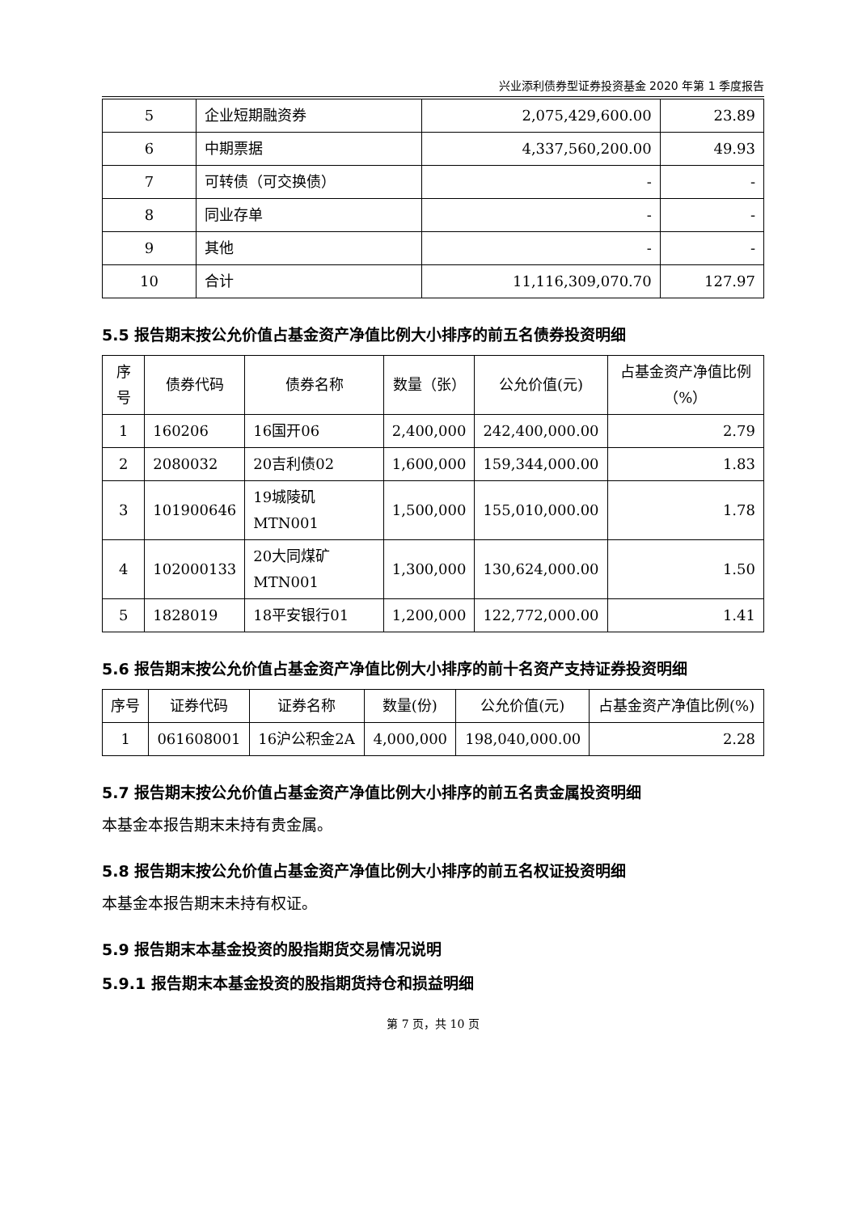兴业添利债券型证券投资基金 2020 年第 1 季度报告
| 5 | 企业短期融资券 | 2,075,429,600.00 | 23.89 |
| 6 | 中期票据 | 4,337,560,200.00 | 49.93 |
| 7 | 可转债（可交换债） | - | - |
| 8 | 同业存单 | - | - |
| 9 | 其他 | - | - |
| 10 | 合计 | 11,116,309,070.70 | 127.97 |
5.5 报告期末按公允价值占基金资产净值比例大小排序的前五名债券投资明细
| 序号 | 债券代码 | 债券名称 | 数量（张） | 公允价值(元) | 占基金资产净值比例（%） |
| --- | --- | --- | --- | --- | --- |
| 1 | 160206 | 16国开06 | 2,400,000 | 242,400,000.00 | 2.79 |
| 2 | 2080032 | 20吉利债02 | 1,600,000 | 159,344,000.00 | 1.83 |
| 3 | 101900646 | 19城陵矶MTN001 | 1,500,000 | 155,010,000.00 | 1.78 |
| 4 | 102000133 | 20大同煤矿MTN001 | 1,300,000 | 130,624,000.00 | 1.50 |
| 5 | 1828019 | 18平安银行01 | 1,200,000 | 122,772,000.00 | 1.41 |
5.6 报告期末按公允价值占基金资产净值比例大小排序的前十名资产支持证券投资明细
| 序号 | 证券代码 | 证券名称 | 数量(份) | 公允价值(元) | 占基金资产净值比例(%) |
| --- | --- | --- | --- | --- | --- |
| 1 | 061608001 | 16沪公积金2A | 4,000,000 | 198,040,000.00 | 2.28 |
5.7 报告期末按公允价值占基金资产净值比例大小排序的前五名贵金属投资明细
本基金本报告期末未持有贵金属。
5.8 报告期末按公允价值占基金资产净值比例大小排序的前五名权证投资明细
本基金本报告期末未持有权证。
5.9 报告期末本基金投资的股指期货交易情况说明
5.9.1 报告期末本基金投资的股指期货持仓和损益明细
第 7 页，共 10 页